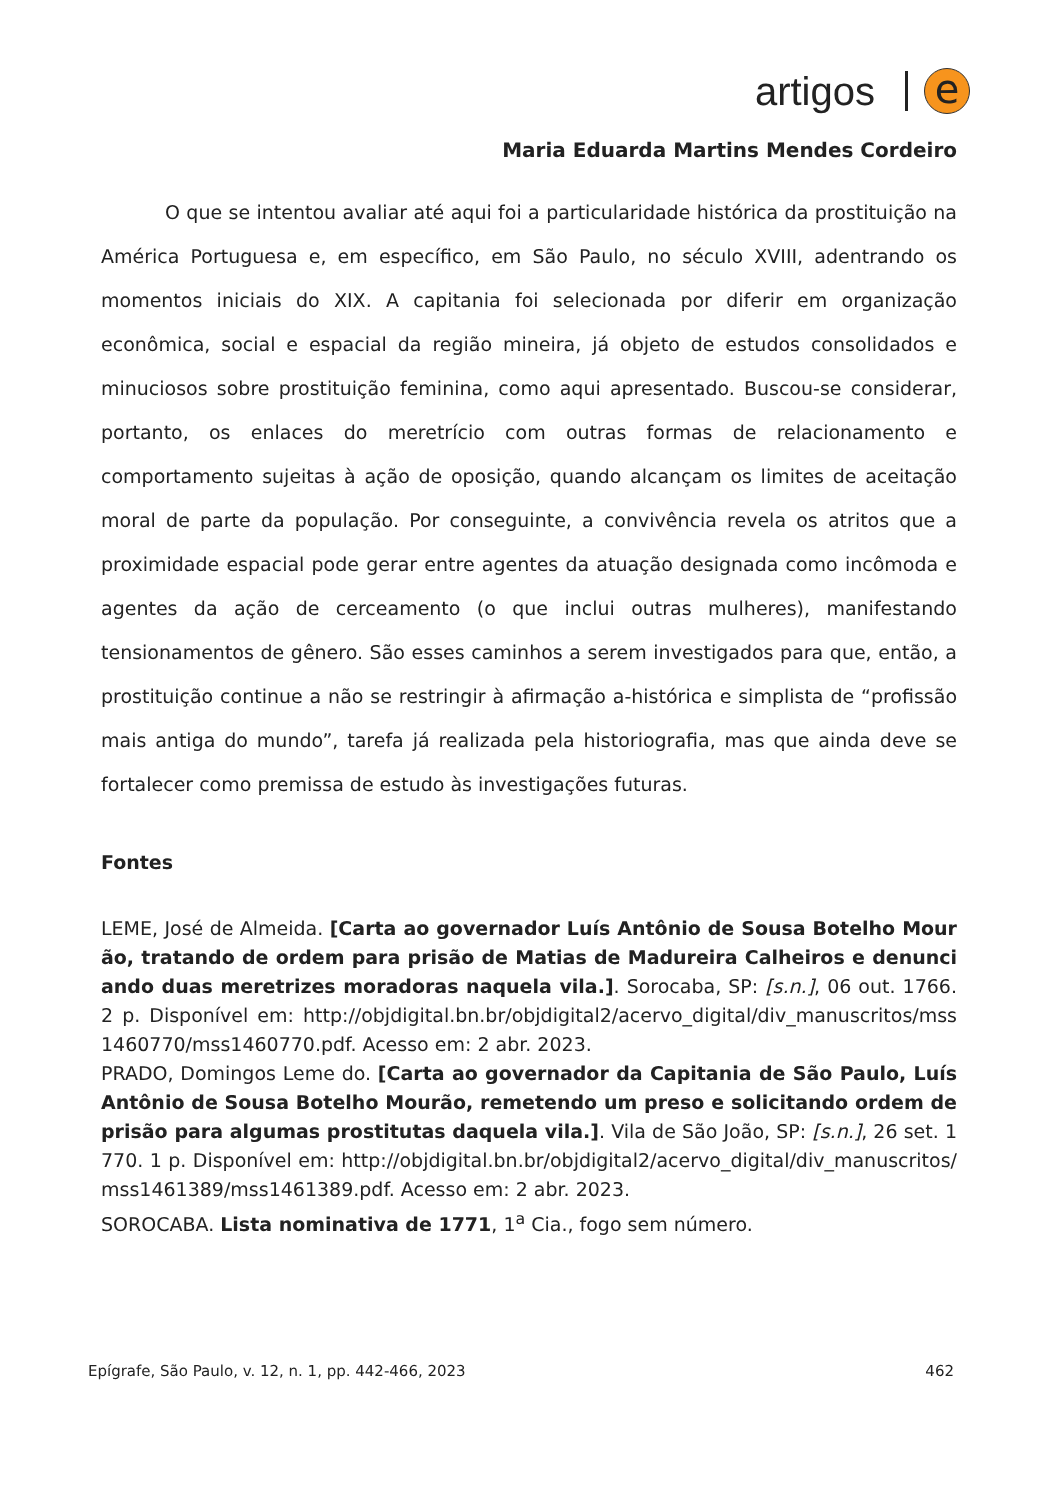artigos
e
Maria Eduarda Martins Mendes Cordeiro
O que se intentou avaliar até aqui foi a particularidade histórica da prostituição na América Portuguesa e, em específico, em São Paulo, no século XVIII, adentrando os momentos iniciais do XIX. A capitania foi selecionada por diferir em organização econômica, social e espacial da região mineira, já objeto de estudos consolidados e minuciosos sobre prostituição feminina, como aqui apresentado. Buscou-se considerar, portanto, os enlaces do meretrício com outras formas de relacionamento e comportamento sujeitas à ação de oposição, quando alcançam os limites de aceitação moral de parte da população. Por conseguinte, a convivência revela os atritos que a proximidade espacial pode gerar entre agentes da atuação designada como incômoda e agentes da ação de cerceamento (o que inclui outras mulheres), manifestando tensionamentos de gênero. São esses caminhos a serem investigados para que, então, a prostituição continue a não se restringir à afirmação a-histórica e simplista de “profissão mais antiga do mundo”, tarefa já realizada pela historiografia, mas que ainda deve se fortalecer como premissa de estudo às investigações futuras.
Fontes
LEME, José de Almeida. [Carta ao governador Luís Antônio de Sousa Botelho Mourão, tratando de ordem para prisão de Matias de Madureira Calheiros e denunciando duas meretrizes moradoras naquela vila.]. Sorocaba, SP: [s.n.], 06 out. 1766. 2 p. Disponível em: http://objdigital.bn.br/objdigital2/acervo_digital/div_manuscritos/mss1460770/mss1460770.pdf. Acesso em: 2 abr. 2023.
PRADO, Domingos Leme do. [Carta ao governador da Capitania de São Paulo, Luís Antônio de Sousa Botelho Mourão, remetendo um preso e solicitando ordem de prisão para algumas prostitutas daquela vila.]. Vila de São João, SP: [s.n.], 26 set. 1770. 1 p. Disponível em: http://objdigital.bn.br/objdigital2/acervo_digital/div_manuscritos/mss1461389/mss1461389.pdf. Acesso em: 2 abr. 2023.
SOROCABA. Lista nominativa de 1771, 1<sup>a</sup> Cia., fogo sem número.
Epígrafe, São Paulo, v. 12, n. 1, pp. 442-466, 2023 462